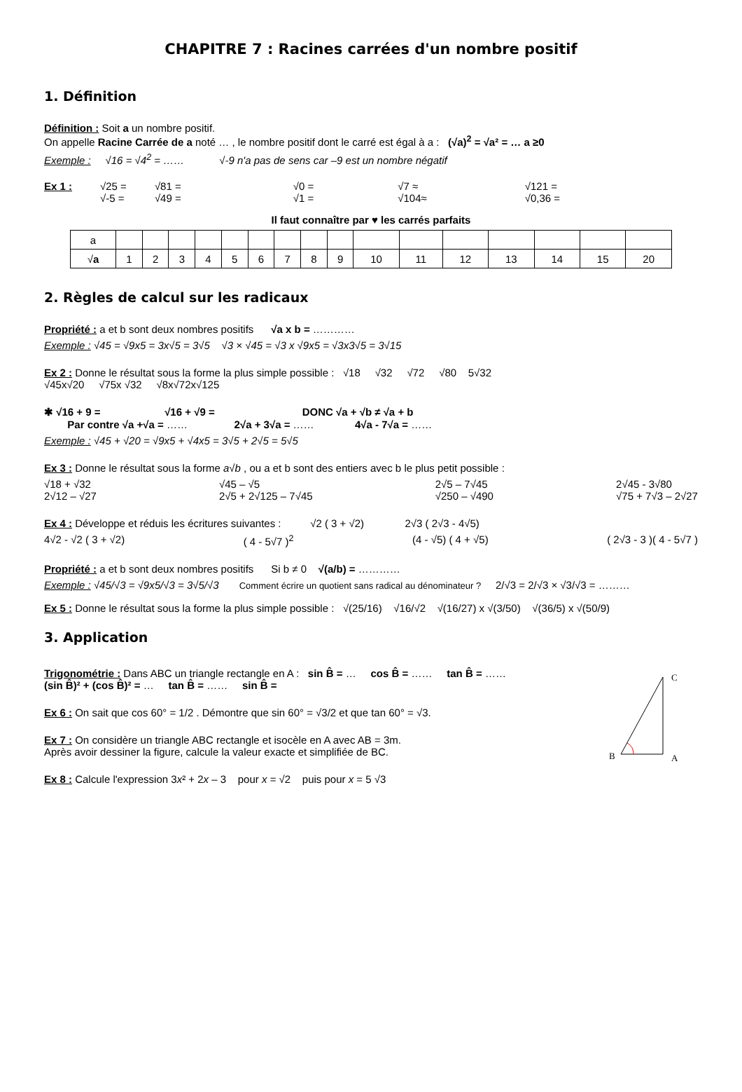CHAPITRE 7 : Racines carrées d'un nombre positif
1. Définition
Définition : Soit a un nombre positif.
On appelle Racine Carrée de a noté … , le nombre positif dont le carré est égal à a : (√a)<sup>2</sup> = √a² = … a ≥0
Exemple : √16 = √4<sup>2</sup> = …… √-9 n'a pas de sens car –9 est un nombre négatif
Ex 1 : √25 =
√-5 = √81 =
√49 = √0 =
√1 = √7 ≈
√104≈ √121 =
√0,36 =
Il faut connaître par ♥ les carrés parfaits
| a | | | | | | | | | | | | | | | | |
| √ a | 1 | 2 | 3 | 4 | 5 | 6 | 7 | 8 | 9 | 10 | 11 | 12 | 13 | 14 | 15 | 20 |
2. Règles de calcul sur les radicaux
Propriété : a et b sont deux nombres positifs √a x b = …………
Exemple : √45 = √9x5 = 3x√5 = 3√5 √3 × √45 = √3 x √9x5 = √3x3√5 = 3√15
Ex 2 : Donne le résultat sous la forme la plus simple possible : √18 √32 √72 √80 5√32
√45x√20 √75x √32 √8x√72x√125
✱ √16 + 9 = √16 + √9 = DONC √a + √b ≠ √a + b
Par contre √a +√a = …… 2√a + 3√a = …… 4√a - 7√a = ……
Exemple : √45 + √20 = √9x5 + √4x5 = 3√5 + 2√5 = 5√5
Ex 3 : Donne le résultat sous la forme a√b , ou a et b sont des entiers avec b le plus petit possible :
√18 + √32
2√12 – √27 √45 – √5
2√5 + 2√125 – 7√45 2√5 – 7√45
√250 – √490 2√45 - 3√80
√75 + 7√3 – 2√27
Ex 4 : Développe et réduis les écritures suivantes : √2 ( 3 + √2) 2√3 ( 2√3 - 4√5)
4√2 - √2 ( 3 + √2) ( 4 - 5√7 )<sup>2</sup> (4 - √5) ( 4 + √5) ( 2√3 - 3 )( 4 - 5√7 )
Propriété : a et b sont deux nombres positifs Si b ≠ 0 √(a/b) = …………
Exemple : √45/√3 = √9x5/√3 = 3√5/√3 Comment écrire un quotient sans radical au dénominateur ? 2/√3 = 2/√3 × √3/√3 = ………
Ex 5 : Donne le résultat sous la forme la plus simple possible : √(25/16) √16/√2 √(16/27) x √(3/50) √(36/5) x √(50/9)
3. Application
Trigonométrie : Dans ABC un triangle rectangle en A : sin B̂ = … cos B̂ = …… tan B̂ = ……
(sin B̂)² + (cos B̂)² = … tan B̂ = …… sin B̂ =
Ex 6 : On sait que cos 60° = 1/2 . Démontre que sin 60° = √3/2 et que tan 60° = √3.
Ex 7 : On considère un triangle ABC rectangle et isocèle en A avec AB = 3m.
Après avoir dessiner la figure, calcule la valeur exacte et simplifiée de BC.
Ex 8 : Calcule l'expression 3x² + 2x – 3 pour x = √2 puis pour x = 5 √3
C
B
A